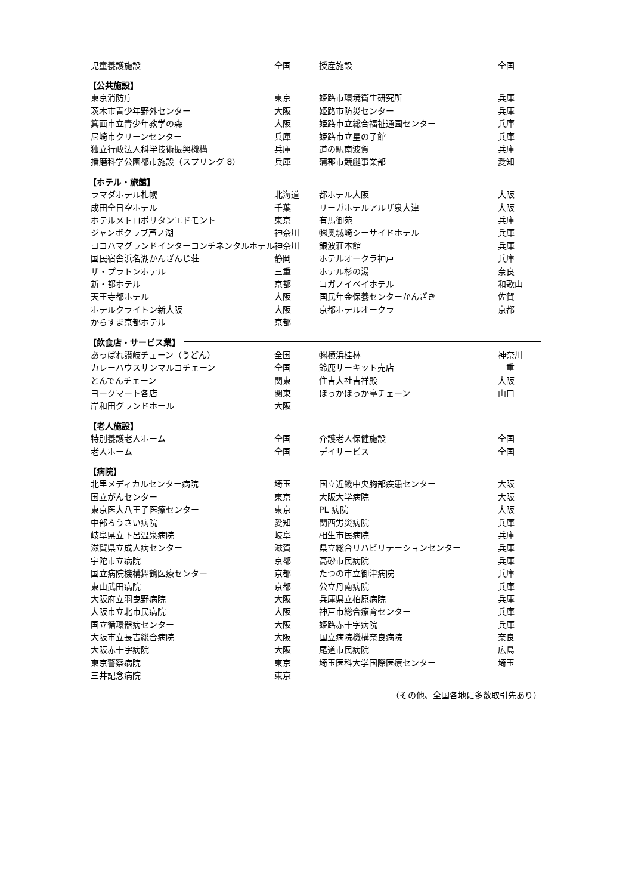| 児童養護施設 | 全国 | 授産施設 | 全国 |
| 【公共施設】 | | | |
| 東京消防庁 | 東京 | 姫路市環境衛生研究所 | 兵庫 |
| 茨木市青少年野外センター | 大阪 | 姫路市防災センター | 兵庫 |
| 箕面市立青少年教学の森 | 大阪 | 姫路市立総合福祉通園センター | 兵庫 |
| 尼崎市クリーンセンター | 兵庫 | 姫路市立星の子館 | 兵庫 |
| 独立行政法人科学技術振興機構 | 兵庫 | 道の駅南波賀 | 兵庫 |
| 播磨科学公園都市施設（スプリング 8） | 兵庫 | 蒲郡市競艇事業部 | 愛知 |
| 【ホテル・旅館】 | | | |
| ラマダホテル札幌 | 北海道 | 都ホテル大阪 | 大阪 |
| 成田全日空ホテル | 千葉 | リーガホテルアルザ泉大津 | 大阪 |
| ホテルメトロポリタンエドモント | 東京 | 有馬御苑 | 兵庫 |
| ジャンボクラブ芦ノ湖 | 神奈川 | ㈱奥城崎シーサイドホテル | 兵庫 |
| ヨコハマグランドインターコンチネンタルホテル | 神奈川 | 銀波荘本館 | 兵庫 |
| 国民宿舎浜名湖かんざんじ荘 | 静岡 | ホテルオークラ神戸 | 兵庫 |
| ザ・プラトンホテル | 三重 | ホテル杉の湯 | 奈良 |
| 新・都ホテル | 京都 | コガノイベイホテル | 和歌山 |
| 天王寺都ホテル | 大阪 | 国民年金保養センターかんざき | 佐賀 |
| ホテルクライトン新大阪 | 大阪 | 京都ホテルオークラ | 京都 |
| からすま京都ホテル | 京都 | | |
| 【飲食店・サービス業】 | | | |
| あっぱれ讃岐チェーン（うどん） | 全国 | ㈱横浜桂林 | 神奈川 |
| カレーハウスサンマルコチェーン | 全国 | 鈴鹿サーキット売店 | 三重 |
| とんでんチェーン | 関東 | 住吉大社吉祥殿 | 大阪 |
| ヨークマート各店 | 関東 | ほっかほっか亭チェーン | 山口 |
| 岸和田グランドホール | 大阪 | | |
| 【老人施設】 | | | |
| 特別養護老人ホーム | 全国 | 介護老人保健施設 | 全国 |
| 老人ホーム | 全国 | デイサービス | 全国 |
| 【病院】 | | | |
| 北里メディカルセンター病院 | 埼玉 | 国立近畿中央胸部疾患センター | 大阪 |
| 国立がんセンター | 東京 | 大阪大学病院 | 大阪 |
| 東京医大八王子医療センター | 東京 | PL 病院 | 大阪 |
| 中部ろうさい病院 | 愛知 | 関西労災病院 | 兵庫 |
| 岐阜県立下呂温泉病院 | 岐阜 | 相生市民病院 | 兵庫 |
| 滋賀県立成人病センター | 滋賀 | 県立総合リハビリテーションセンター | 兵庫 |
| 宇陀市立病院 | 京都 | 高砂市民病院 | 兵庫 |
| 国立病院機構舞鶴医療センター | 京都 | たつの市立御津病院 | 兵庫 |
| 東山武田病院 | 京都 | 公立丹南病院 | 兵庫 |
| 大阪府立羽曳野病院 | 大阪 | 兵庫県立柏原病院 | 兵庫 |
| 大阪市立北市民病院 | 大阪 | 神戸市総合療育センター | 兵庫 |
| 国立循環器病センター | 大阪 | 姫路赤十字病院 | 兵庫 |
| 大阪市立長吉総合病院 | 大阪 | 国立病院機構奈良病院 | 奈良 |
| 大阪赤十字病院 | 大阪 | 尾道市民病院 | 広島 |
| 東京警察病院 | 東京 | 埼玉医科大学国際医療センター | 埼玉 |
| 三井記念病院 | 東京 | | |
（その他、全国各地に多数取引先あり）